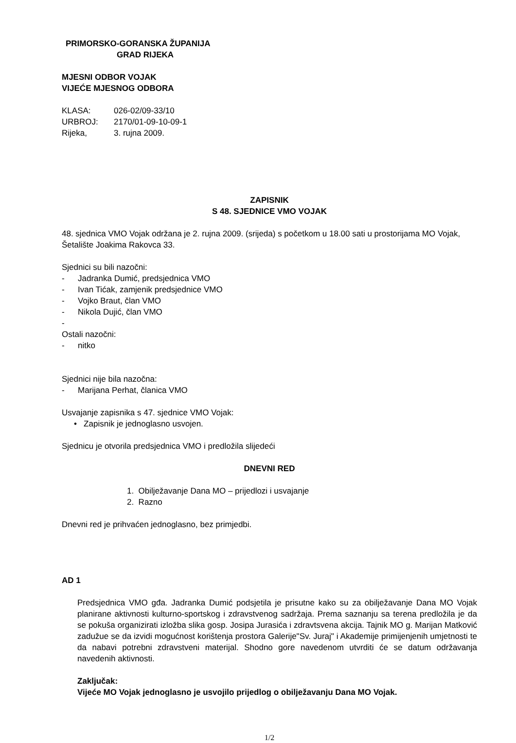PRIMORSKO-GORANSKA ŽUPANIJA
GRAD RIJEKA
MJESNI ODBOR VOJAK
VIJEĆE MJESNOG ODBORA
KLASA: 026-02/09-33/10
URBROJ: 2170/01-09-10-09-1
Rijeka, 3. rujna 2009.
ZAPISNIK
S 48. SJEDNICE VMO VOJAK
48. sjednica VMO Vojak održana je 2. rujna 2009. (srijeda) s početkom u 18.00 sati u prostorijama MO Vojak, Šetalište Joakima Rakovca 33.
Sjednici su bili nazočni:
- Jadranka Dumić, predsjednica VMO
- Ivan Tićak, zamjenik predsjednice VMO
- Vojko Braut, član VMO
- Nikola Dujić, član VMO
-
Ostali nazočni:
- nitko
Sjednici nije bila nazočna:
- Marijana Perhat, članica VMO
Usvajanje zapisnika s 47. sjednice VMO Vojak:
• Zapisnik je jednoglasno usvojen.
Sjednicu je otvorila predsjednica VMO i predložila slijedeći
DNEVNI RED
1. Obilježavanje Dana MO – prijedlozi i usvajanje
2. Razno
Dnevni red je prihvaćen jednoglasno, bez primjedbi.
AD 1
Predsjednica VMO gđa. Jadranka Dumić podsjetila je prisutne kako su za obilježavanje Dana MO Vojak planirane aktivnosti kulturno-sportskog i zdravstvenog sadržaja. Prema saznanju sa terena predložila je da se pokuša organizirati izložba slika gosp. Josipa Jurasića i zdravtsvena akcija. Tajnik MO g. Marijan Matković zadužue se da izvidi mogućnost korištenja prostora Galerije"Sv. Juraj" i Akademije primijenjenih umjetnosti te da nabavi potrebni zdravstveni materijal. Shodno gore navedenom utvrditi će se datum održavanja navedenih aktivnosti.
Zaključak:
Vijeće MO Vojak jednoglasno je usvojilo prijedlog o obilježavanju Dana MO Vojak.
1/2